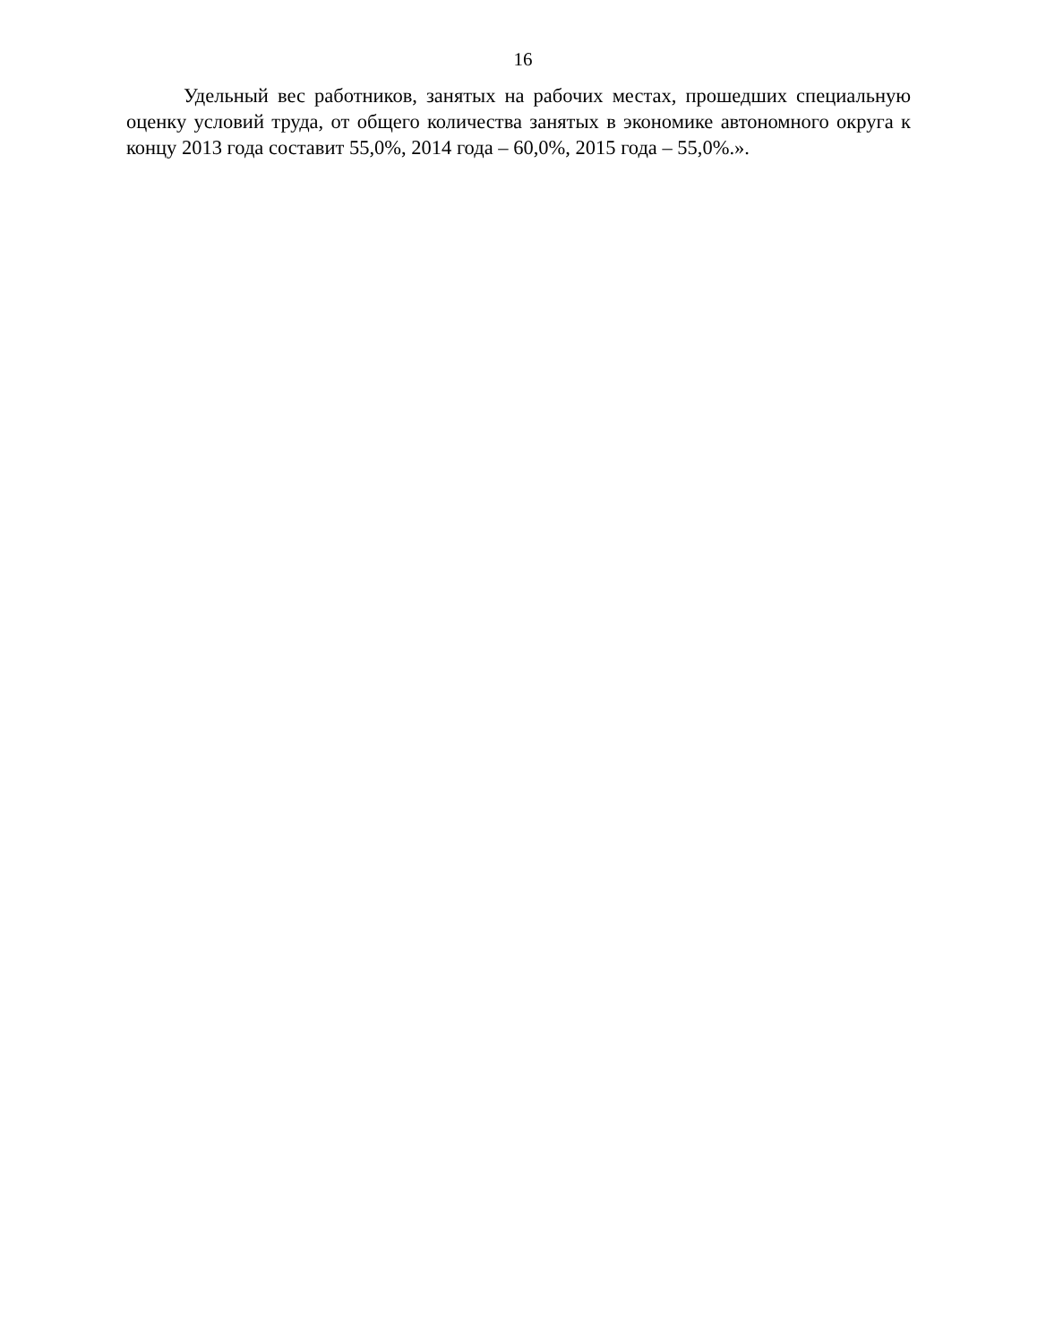16
Удельный вес работников, занятых на рабочих местах, прошедших специальную оценку условий труда, от общего количества занятых в экономике автономного округа к концу 2013 года составит 55,0%, 2014 года – 60,0%, 2015 года – 55,0%.».